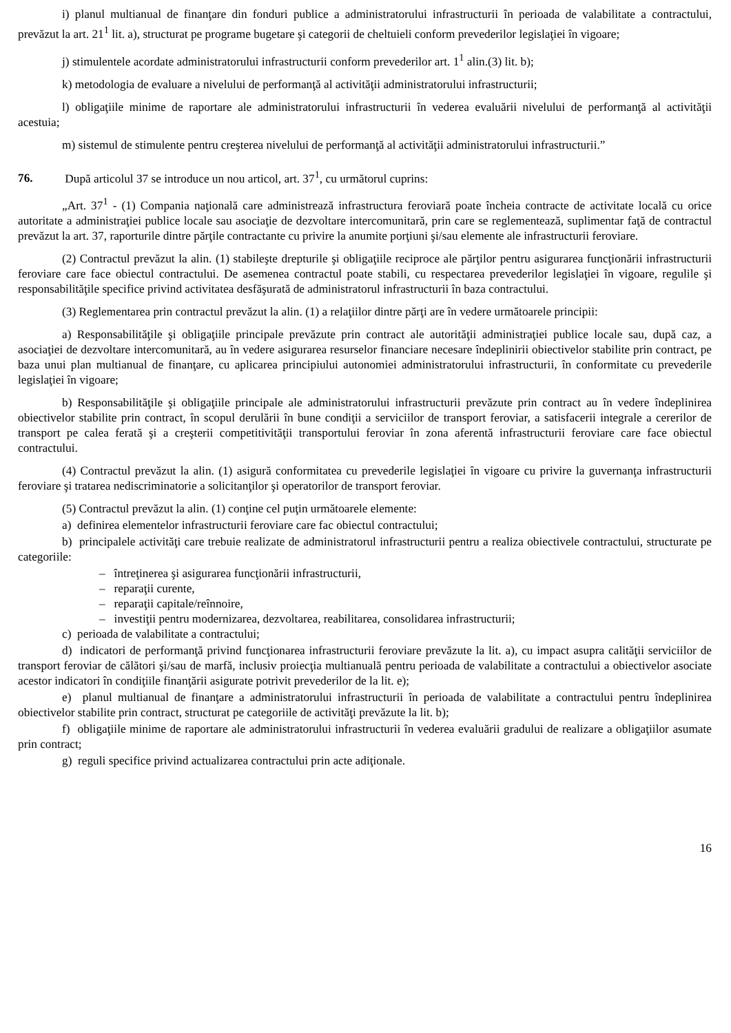i) planul multianual de finanţare din fonduri publice a administratorului infrastructurii în perioada de valabilitate a contractului, prevăzut la art. 21<sup>1</sup> lit. a), structurat pe programe bugetare şi categorii de cheltuieli conform prevederilor legislaţiei în vigoare;
j) stimulentele acordate administratorului infrastructurii conform prevederilor art. 1<sup>1</sup> alin.(3) lit. b);
k) metodologia de evaluare a nivelului de performanţă al activităţii administratorului infrastructurii;
l) obligaţiile minime de raportare ale administratorului infrastructurii în vederea evaluării nivelului de performanţă al activităţii acestuia;
m) sistemul de stimulente pentru creşterea nivelului de performanţă al activităţii administratorului infrastructurii.”
76. După articolul 37 se introduce un nou articol, art. 37<sup>1</sup>, cu următorul cuprins:
„Art. 37<sup>1</sup> - (1) Compania naţională care administrează infrastructura feroviară poate încheia contracte de activitate locală cu orice autoritate a administraţiei publice locale sau asociaţie de dezvoltare intercomunitară, prin care se reglementează, suplimentar faţă de contractul prevăzut la art. 37, raporturile dintre părţile contractante cu privire la anumite porţiuni şi/sau elemente ale infrastructurii feroviare.
(2) Contractul prevăzut la alin. (1) stabileşte drepturile şi obligaţiile reciproce ale părţilor pentru asigurarea funcţionării infrastructurii feroviare care face obiectul contractului. De asemenea contractul poate stabili, cu respectarea prevederilor legislaţiei în vigoare, regulile şi responsabilităţile specifice privind activitatea desfăşurată de administratorul infrastructurii în baza contractului.
(3) Reglementarea prin contractul prevăzut la alin. (1) a relaţiilor dintre părţi are în vedere următoarele principii:
a) Responsabilităţile şi obligaţiile principale prevăzute prin contract ale autorităţii administraţiei publice locale sau, după caz, a asociaţiei de dezvoltare intercomunitară, au în vedere asigurarea resurselor financiare necesare îndeplinirii obiectivelor stabilite prin contract, pe baza unui plan multianual de finanţare, cu aplicarea principiului autonomiei administratorului infrastructurii, în conformitate cu prevederile legislaţiei în vigoare;
b) Responsabilităţile şi obligaţiile principale ale administratorului infrastructurii prevăzute prin contract au în vedere îndeplinirea obiectivelor stabilite prin contract, în scopul derulării în bune condiţii a serviciilor de transport feroviar, a satisfacerii integrale a cererilor de transport pe calea ferată şi a creşterii competitivităţii transportului feroviar în zona aferentă infrastructurii feroviare care face obiectul contractului.
(4) Contractul prevăzut la alin. (1) asigură conformitatea cu prevederile legislaţiei în vigoare cu privire la guvernanţa infrastructurii feroviare şi tratarea nediscriminatorie a solicitanţilor şi operatorilor de transport feroviar.
(5) Contractul prevăzut la alin. (1) conţine cel puţin următoarele elemente:
a) definirea elementelor infrastructurii feroviare care fac obiectul contractului;
b) principalele activităţi care trebuie realizate de administratorul infrastructurii pentru a realiza obiectivele contractului, structurate pe categoriile:
– întreţinerea şi asigurarea funcţionării infrastructurii,
– reparaţii curente,
– reparaţii capitale/reînnoire,
– investiţii pentru modernizarea, dezvoltarea, reabilitarea, consolidarea infrastructurii;
c) perioada de valabilitate a contractului;
d) indicatori de performanţă privind funcţionarea infrastructurii feroviare prevăzute la lit. a), cu impact asupra calităţii serviciilor de transport feroviar de călători şi/sau de marfă, inclusiv proiecţia multianuală pentru perioada de valabilitate a contractului a obiectivelor asociate acestor indicatori în condiţiile finanţării asigurate potrivit prevederilor de la lit. e);
e) planul multianual de finanţare a administratorului infrastructurii în perioada de valabilitate a contractului pentru îndeplinirea obiectivelor stabilite prin contract, structurat pe categoriile de activităţi prevăzute la lit. b);
f) obligaţiile minime de raportare ale administratorului infrastructurii în vederea evaluării gradului de realizare a obligaţiilor asumate prin contract;
g) reguli specifice privind actualizarea contractului prin acte adiţionale.
16